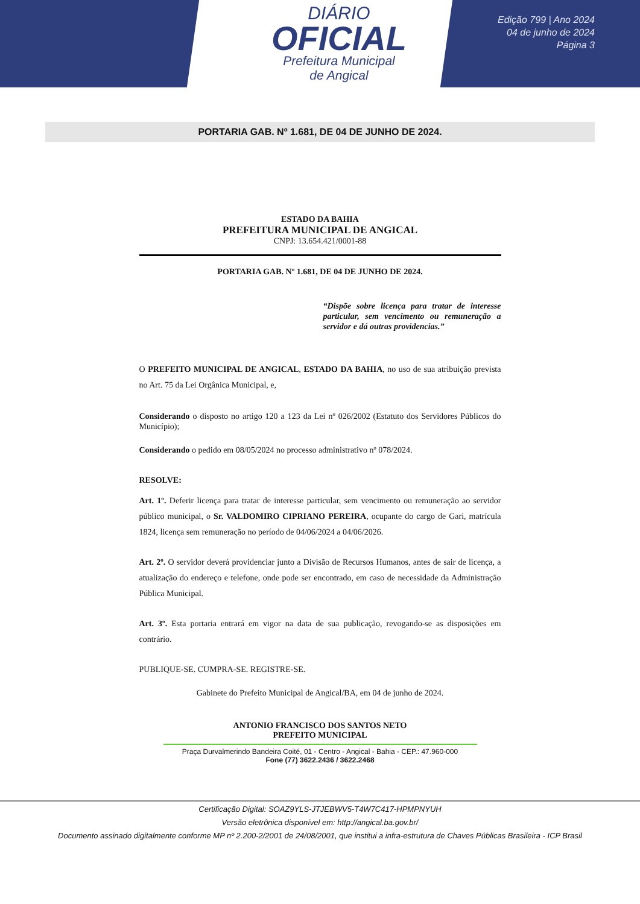DIÁRIO
OFICIAL
Prefeitura Municipal
de Angical
Edição 799 | Ano 2024
04 de junho de 2024
Página 3
PORTARIA GAB. Nº 1.681, DE 04 DE JUNHO DE 2024.
ESTADO DA BAHIA
PREFEITURA MUNICIPAL DE ANGICAL
CNPJ: 13.654.421/0001-88
PORTARIA GAB. Nº 1.681, DE 04 DE JUNHO DE 2024.
“Dispõe sobre licença para tratar de interesse particular, sem vencimento ou remuneração a servidor e dá outras providencias.”
O PREFEITO MUNICIPAL DE ANGICAL, ESTADO DA BAHIA, no uso de sua atribuição prevista no Art. 75 da Lei Orgânica Municipal, e,
Considerando o disposto no artigo 120 a 123 da Lei nº 026/2002 (Estatuto dos Servidores Públicos do Município);
Considerando o pedido em 08/05/2024 no processo administrativo nº 078/2024.
RESOLVE:
Art. 1º. Deferir licença para tratar de interesse particular, sem vencimento ou remuneração ao servidor público municipal, o Sr. VALDOMIRO CIPRIANO PEREIRA, ocupante do cargo de Gari, matrícula 1824, licença sem remuneração no período de 04/06/2024 a 04/06/2026.
Art. 2º. O servidor deverá providenciar junto a Divisão de Recursos Humanos, antes de sair de licença, a atualização do endereço e telefone, onde pode ser encontrado, em caso de necessidade da Administração Pública Municipal.
Art. 3º. Esta portaria entrará em vigor na data de sua publicação, revogando-se as disposições em contrário.
PUBLIQUE-SE. CUMPRA-SE. REGISTRE-SE.
Gabinete do Prefeito Municipal de Angical/BA, em 04 de junho de 2024.
ANTONIO FRANCISCO DOS SANTOS NETO
PREFEITO MUNICIPAL
Praça Durvalmerindo Bandeira Coité, 01 - Centro - Angical - Bahia - CEP.: 47.960-000
Fone (77) 3622.2436 / 3622.2468
Certificação Digital: SOAZ9YLS-JTJEBWV5-T4W7C417-HPMPNYUH
Versão eletrônica disponível em: http://angical.ba.gov.br/
Documento assinado digitalmente conforme MP nº 2.200-2/2001 de 24/08/2001, que institui a infra-estrutura de Chaves Públicas Brasileira - ICP Brasil